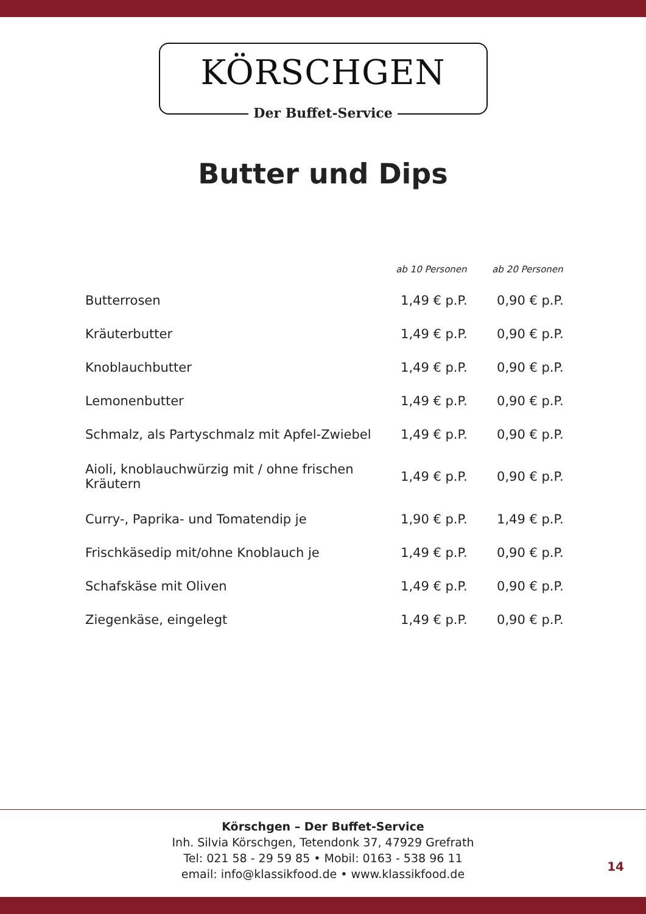KÖRSCHGEN
Der Buffet-Service
Butter und Dips
| | ab 10 Personen | ab 20 Personen |
| --- | --- | --- |
| Butterrosen | 1,49 € p.P. | 0,90 € p.P. |
| Kräuterbutter | 1,49 € p.P. | 0,90 € p.P. |
| Knoblauchbutter | 1,49 € p.P. | 0,90 € p.P. |
| Lemonenbutter | 1,49 € p.P. | 0,90 € p.P. |
| Schmalz, als Partyschmalz mit Apfel-Zwiebel | 1,49 € p.P. | 0,90 € p.P. |
| Aioli, knoblauchwürzig mit / ohne frischen Kräutern | 1,49 € p.P. | 0,90 € p.P. |
| Curry-, Paprika- und Tomatendip je | 1,90 € p.P. | 1,49 € p.P. |
| Frischkäsedip mit/ohne Knoblauch je | 1,49 € p.P. | 0,90 € p.P. |
| Schafskäse mit Oliven | 1,49 € p.P. | 0,90 € p.P. |
| Ziegenkäse, eingelegt | 1,49 € p.P. | 0,90 € p.P. |
Körschgen – Der Buffet-Service
Inh. Silvia Körschgen, Tetendonk 37, 47929 Grefrath
Tel: 021 58 - 29 59 85 • Mobil: 0163 - 538 96 11
email: info@klassikfood.de • www.klassikfood.de
14